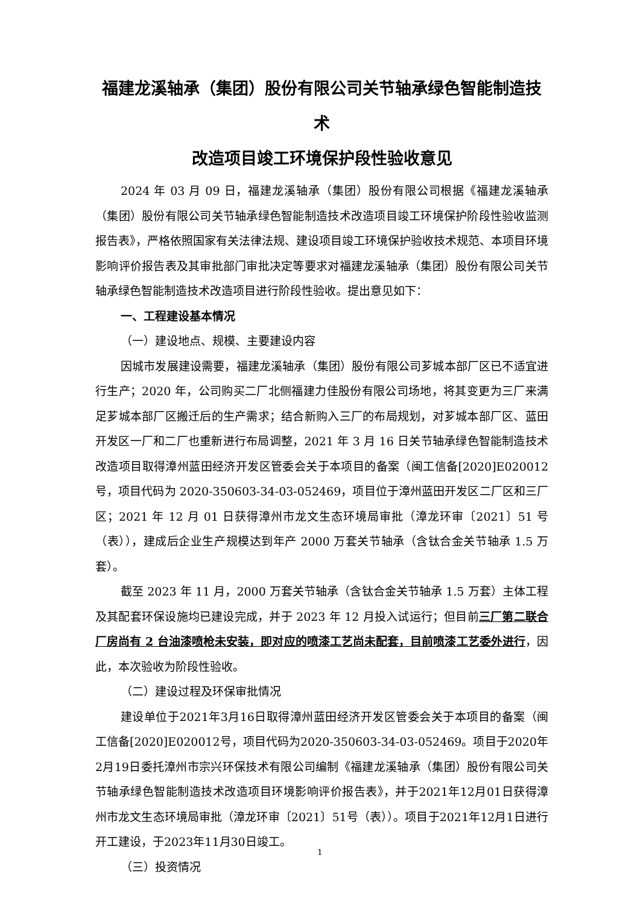福建龙溪轴承（集团）股份有限公司关节轴承绿色智能制造技术
改造项目竣工环境保护段性验收意见
2024 年 03 月 09 日，福建龙溪轴承（集团）股份有限公司根据《福建龙溪轴承（集团）股份有限公司关节轴承绿色智能制造技术改造项目竣工环境保护阶段性验收监测报告表》，严格依照国家有关法律法规、建设项目竣工环境保护验收技术规范、本项目环境影响评价报告表及其审批部门审批决定等要求对福建龙溪轴承（集团）股份有限公司关节轴承绿色智能制造技术改造项目进行阶段性验收。提出意见如下：
一、工程建设基本情况
（一）建设地点、规模、主要建设内容
因城市发展建设需要，福建龙溪轴承（集团）股份有限公司芗城本部厂区已不适宜进行生产；2020 年，公司购买二厂北侧福建力佳股份有限公司场地，将其变更为三厂来满足芗城本部厂区搬迁后的生产需求；结合新购入三厂的布局规划，对芗城本部厂区、蓝田开发区一厂和二厂也重新进行布局调整，2021 年 3 月 16 日关节轴承绿色智能制造技术改造项目取得漳州蓝田经济开发区管委会关于本项目的备案（闽工信备[2020]E020012 号，项目代码为 2020-350603-34-03-052469，项目位于漳州蓝田开发区二厂区和三厂区；2021 年 12 月 01 日获得漳州市龙文生态环境局审批（漳龙环审〔2021〕51 号（表）），建成后企业生产规模达到年产 2000 万套关节轴承（含钛合金关节轴承 1.5 万套）。
截至 2023 年 11 月，2000 万套关节轴承（含钛合金关节轴承 1.5 万套）主体工程及其配套环保设施均已建设完成，并于 2023 年 12 月投入试运行；但目前三厂第二联合厂房尚有 2 台油漆喷枪未安装，即对应的喷漆工艺尚未配套，目前喷漆工艺委外进行，因此，本次验收为阶段性验收。
（二）建设过程及环保审批情况
建设单位于2021年3月16日取得漳州蓝田经济开发区管委会关于本项目的备案（闽工信备[2020]E020012号，项目代码为2020-350603-34-03-052469。项目于2020年2月19日委托漳州市宗兴环保技术有限公司编制《福建龙溪轴承（集团）股份有限公司关节轴承绿色智能制造技术改造项目环境影响评价报告表》，并于2021年12月01日获得漳州市龙文生态环境局审批（漳龙环审〔2021〕51号（表））。项目于2021年12月1日进行开工建设，于2023年11月30日竣工。
（三）投资情况
1